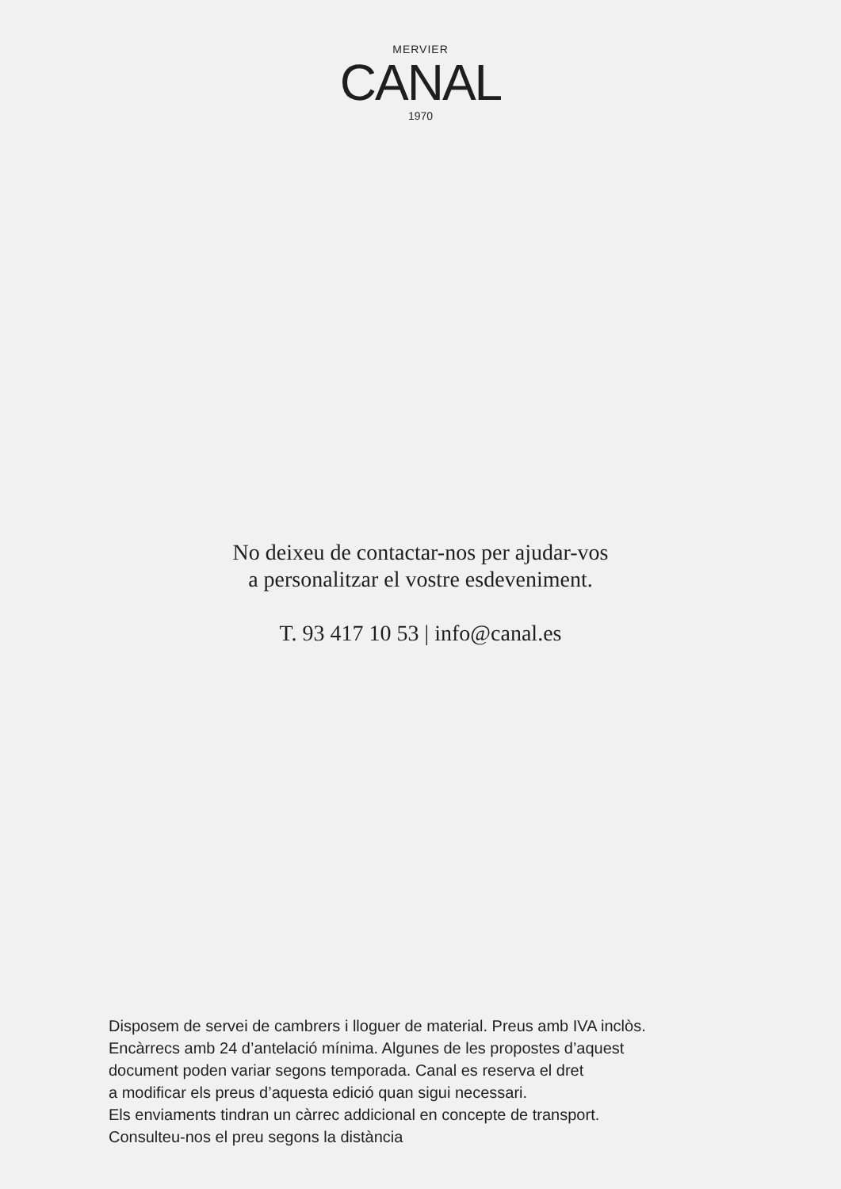MERVIER
CANAL
1970
No deixeu de contactar-nos per ajudar-vos
a personalitzar el vostre esdeveniment.
T. 93 417 10 53 | info@canal.es
Disposem de servei de cambrers i lloguer de material. Preus amb IVA inclòs.
Encàrrecs amb 24 d’antelació mínima. Algunes de les propostes d’aquest
document poden variar segons temporada. Canal es reserva el dret
a modificar els preus d’aquesta edició quan sigui necessari.
Els enviaments tindran un càrrec addicional en concepte de transport.
Consulteu-nos el preu segons la distància